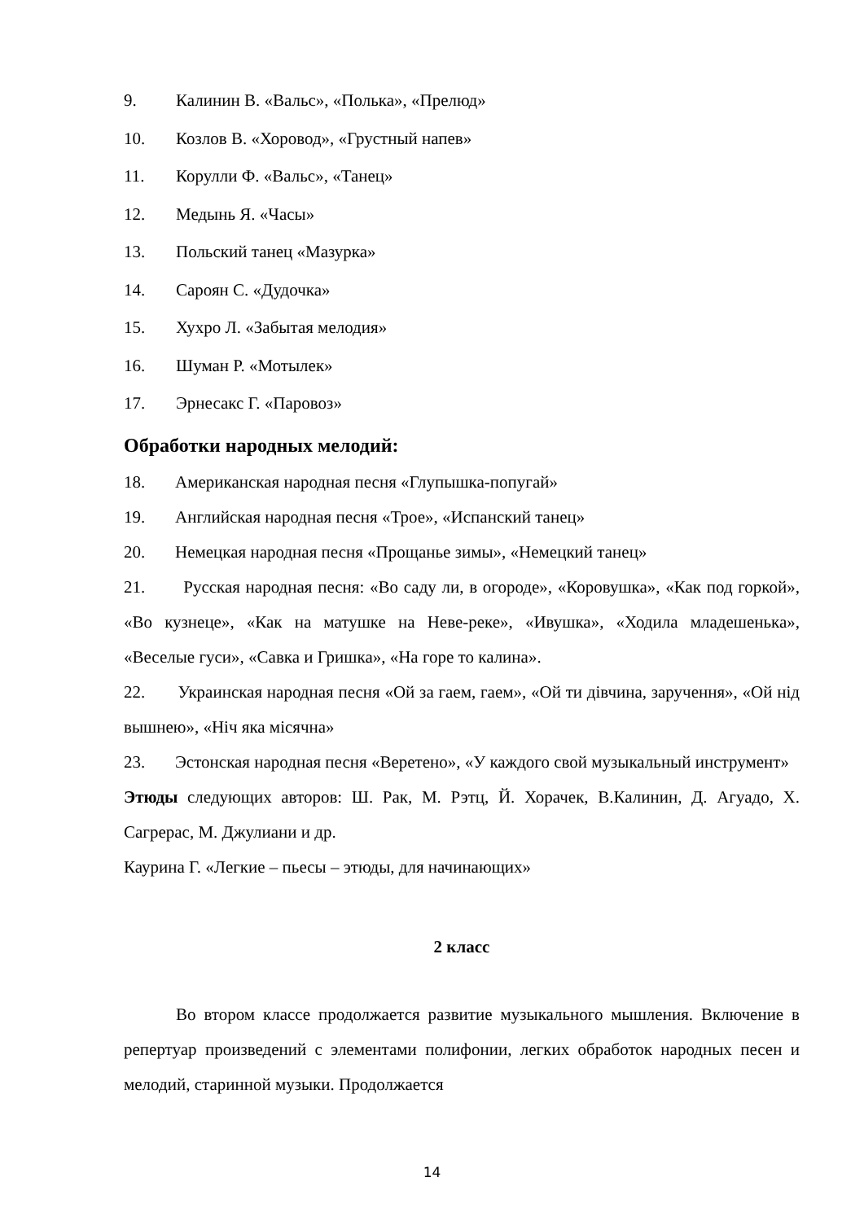9. Калинин В. «Вальс», «Полька», «Прелюд»
10. Козлов В. «Хоровод», «Грустный напев»
11. Корулли Ф. «Вальс», «Танец»
12. Медынь Я. «Часы»
13. Польский танец «Мазурка»
14. Сароян С. «Дудочка»
15. Хухро Л. «Забытая мелодия»
16. Шуман Р. «Мотылек»
17. Эрнесакс Г. «Паровоз»
Обработки народных мелодий:
18. Американская народная песня «Глупышка-попугай»
19. Английская народная песня «Трое», «Испанский танец»
20. Немецкая народная песня «Прощанье зимы», «Немецкий танец»
21. Русская народная песня: «Во саду ли, в огороде», «Коровушка», «Как под горкой», «Во кузнеце», «Как на матушке на Неве-реке», «Ивушка», «Ходила младешенька», «Веселые гуси», «Савка и Гришка», «На горе то калина».
22. Украинская народная песня «Ой за гаем, гаем», «Ой ти дівчина, заручення», «Ой нід вышнею», «Ніч яка місячна»
23. Эстонская народная песня «Веретено», «У каждого свой музыкальный инструмент»
Этюды следующих авторов: Ш. Рак, М. Рэтц, Й. Хорачек, В.Калинин, Д. Агуадо, Х. Сагрерас, М. Джулиани и др.
Каурина Г. «Легкие – пьесы – этюды, для начинающих»
2 класс
Во втором классе продолжается развитие музыкального мышления. Включение в репертуар произведений с элементами полифонии, легких обработок народных песен и мелодий, старинной музыки. Продолжается
14